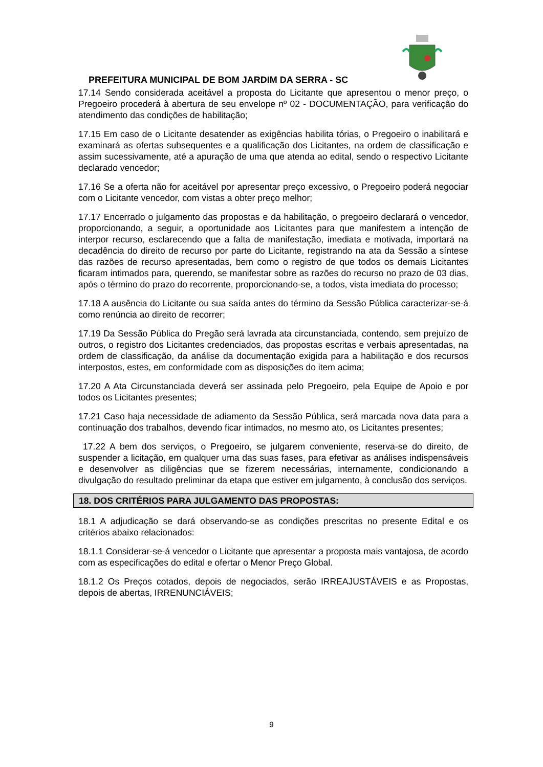PREFEITURA MUNICIPAL DE BOM JARDIM DA SERRA - SC
17.14 Sendo considerada aceitável a proposta do Licitante que apresentou o menor preço, o Pregoeiro procederá à abertura de seu envelope nº 02 - DOCUMENTAÇÃO, para verificação do atendimento das condições de habilitação;
17.15 Em caso de o Licitante desatender as exigências habilita tórias, o Pregoeiro o inabilitará e examinará as ofertas subsequentes e a qualificação dos Licitantes, na ordem de classificação e assim sucessivamente, até a apuração de uma que atenda ao edital, sendo o respectivo Licitante declarado vencedor;
17.16 Se a oferta não for aceitável por apresentar preço excessivo, o Pregoeiro poderá negociar com o Licitante vencedor, com vistas a obter preço melhor;
17.17 Encerrado o julgamento das propostas e da habilitação, o pregoeiro declarará o vencedor, proporcionando, a seguir, a oportunidade aos Licitantes para que manifestem a intenção de interpor recurso, esclarecendo que a falta de manifestação, imediata e motivada, importará na decadência do direito de recurso por parte do Licitante, registrando na ata da Sessão a síntese das razões de recurso apresentadas, bem como o registro de que todos os demais Licitantes ficaram intimados para, querendo, se manifestar sobre as razões do recurso no prazo de 03 dias, após o término do prazo do recorrente, proporcionando-se, a todos, vista imediata do processo;
17.18 A ausência do Licitante ou sua saída antes do término da Sessão Pública caracterizar-se-á como renúncia ao direito de recorrer;
17.19 Da Sessão Pública do Pregão será lavrada ata circunstanciada, contendo, sem prejuízo de outros, o registro dos Licitantes credenciados, das propostas escritas e verbais apresentadas, na ordem de classificação, da análise da documentação exigida para a habilitação e dos recursos interpostos, estes, em conformidade com as disposições do item acima;
17.20 A Ata Circunstanciada deverá ser assinada pelo Pregoeiro, pela Equipe de Apoio e por todos os Licitantes presentes;
17.21 Caso haja necessidade de adiamento da Sessão Pública, será marcada nova data para a continuação dos trabalhos, devendo ficar intimados, no mesmo ato, os Licitantes presentes;
17.22 A bem dos serviços, o Pregoeiro, se julgarem conveniente, reserva-se do direito, de suspender a licitação, em qualquer uma das suas fases, para efetivar as análises indispensáveis e desenvolver as diligências que se fizerem necessárias, internamente, condicionando a divulgação do resultado preliminar da etapa que estiver em julgamento, à conclusão dos serviços.
18. DOS CRITÉRIOS PARA JULGAMENTO DAS PROPOSTAS:
18.1 A adjudicação se dará observando-se as condições prescritas no presente Edital e os critérios abaixo relacionados:
18.1.1 Considerar-se-á vencedor o Licitante que apresentar a proposta mais vantajosa, de acordo com as especificações do edital e ofertar o Menor Preço Global.
18.1.2 Os Preços cotados, depois de negociados, serão IRREAJUSTÁVEIS e as Propostas, depois de abertas, IRRENUNCIÁVEIS;
9